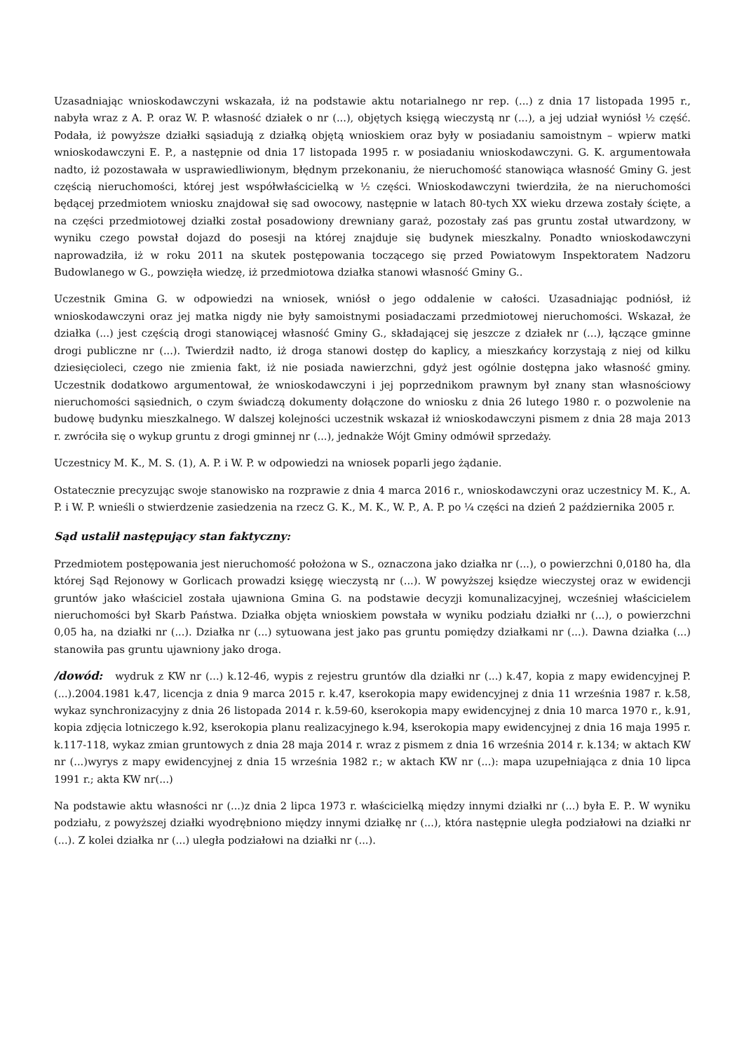Uzasadniając wnioskodawczyni wskazała, iż na podstawie aktu notarialnego nr rep. (...) z dnia 17 listopada 1995 r., nabyła wraz z A. P. oraz W. P. własność działek o nr (...), objętych księgą wieczystą nr (...), a jej udział wyniósł ½ część. Podała, iż powyższe działki sąsiadują z działką objętą wnioskiem oraz były w posiadaniu samoistnym – wpierw matki wnioskodawczyni E. P., a następnie od dnia 17 listopada 1995 r. w posiadaniu wnioskodawczyni. G. K. argumentowała nadto, iż pozostawała w usprawiedliwionym, błędnym przekonaniu, że nieruchomość stanowiąca własność Gminy G. jest częścią nieruchomości, której jest współwłaścicielką w ½ części. Wnioskodawczyni twierdziła, że na nieruchomości będącej przedmiotem wniosku znajdował się sad owocowy, następnie w latach 80-tych XX wieku drzewa zostały ścięte, a na części przedmiotowej działki został posadowiony drewniany garaż, pozostały zaś pas gruntu został utwardzony, w wyniku czego powstał dojazd do posesji na której znajduje się budynek mieszkalny. Ponadto wnioskodawczyni naprowadziła, iż w roku 2011 na skutek postępowania toczącego się przed Powiatowym Inspektoratem Nadzoru Budowlanego w G., powzięła wiedzę, iż przedmiotowa działka stanowi własność Gminy G..
Uczestnik Gmina G. w odpowiedzi na wniosek, wniósł o jego oddalenie w całości. Uzasadniając podniósł, iż wnioskodawczyni oraz jej matka nigdy nie były samoistnymi posiadaczami przedmiotowej nieruchomości. Wskazał, że działka (...) jest częścią drogi stanowiącej własność Gminy G., składającej się jeszcze z działek nr (...), łączące gminne drogi publiczne nr (...). Twierdził nadto, iż droga stanowi dostęp do kaplicy, a mieszkańcy korzystają z niej od kilku dziesięcioleci, czego nie zmienia fakt, iż nie posiada nawierzchni, gdyż jest ogólnie dostępna jako własność gminy. Uczestnik dodatkowo argumentował, że wnioskodawczyni i jej poprzednikom prawnym był znany stan własnościowy nieruchomości sąsiednich, o czym świadczą dokumenty dołączone do wniosku z dnia 26 lutego 1980 r. o pozwolenie na budowę budynku mieszkalnego. W dalszej kolejności uczestnik wskazał iż wnioskodawczyni pismem z dnia 28 maja 2013 r. zwróciła się o wykup gruntu z drogi gminnej nr (...), jednakże Wójt Gminy odmówił sprzedaży.
Uczestnicy M. K., M. S. (1), A. P. i W. P. w odpowiedzi na wniosek poparli jego żądanie.
Ostatecznie precyzując swoje stanowisko na rozprawie z dnia 4 marca 2016 r., wnioskodawczyni oraz uczestnicy M. K., A. P. i W. P. wnieśli o stwierdzenie zasiedzenia na rzecz G. K., M. K., W. P., A. P. po ¼ części na dzień 2 października 2005 r.
Sąd ustalił następujący stan faktyczny:
Przedmiotem postępowania jest nieruchomość położona w S., oznaczona jako działka nr (...), o powierzchni 0,0180 ha, dla której Sąd Rejonowy w Gorlicach prowadzi księgę wieczystą nr (...). W powyższej księdze wieczystej oraz w ewidencji gruntów jako właściciel została ujawniona Gmina G. na podstawie decyzji komunalizacyjnej, wcześniej właścicielem nieruchomości był Skarb Państwa. Działka objęta wnioskiem powstała w wyniku podziału działki nr (...), o powierzchni 0,05 ha, na działki nr (...). Działka nr (...) sytuowana jest jako pas gruntu pomiędzy działkami nr (...). Dawna działka (...) stanowiła pas gruntu ujawniony jako droga.
/dowód: wydruk z KW nr (...) k.12-46, wypis z rejestru gruntów dla działki nr (...) k.47, kopia z mapy ewidencyjnej P. (...).2004.1981 k.47, licencja z dnia 9 marca 2015 r. k.47, kserokopia mapy ewidencyjnej z dnia 11 września 1987 r. k.58, wykaz synchronizacyjny z dnia 26 listopada 2014 r. k.59-60, kserokopia mapy ewidencyjnej z dnia 10 marca 1970 r., k.91, kopia zdjęcia lotniczego k.92, kserokopia planu realizacyjnego k.94, kserokopia mapy ewidencyjnej z dnia 16 maja 1995 r. k.117-118, wykaz zmian gruntowych z dnia 28 maja 2014 r. wraz z pismem z dnia 16 września 2014 r. k.134; w aktach KW nr (...)wyrys z mapy ewidencyjnej z dnia 15 września 1982 r.; w aktach KW nr (...): mapa uzupełniająca z dnia 10 lipca 1991 r.; akta KW nr(...)
Na podstawie aktu własności nr (...)z dnia 2 lipca 1973 r. właścicielką między innymi działki nr (...) była E. P.. W wyniku podziału, z powyższej działki wyodrębniono między innymi działkę nr (...), która następnie uległa podziałowi na działki nr (...). Z kolei działka nr (...) uległa podziałowi na działki nr (...).